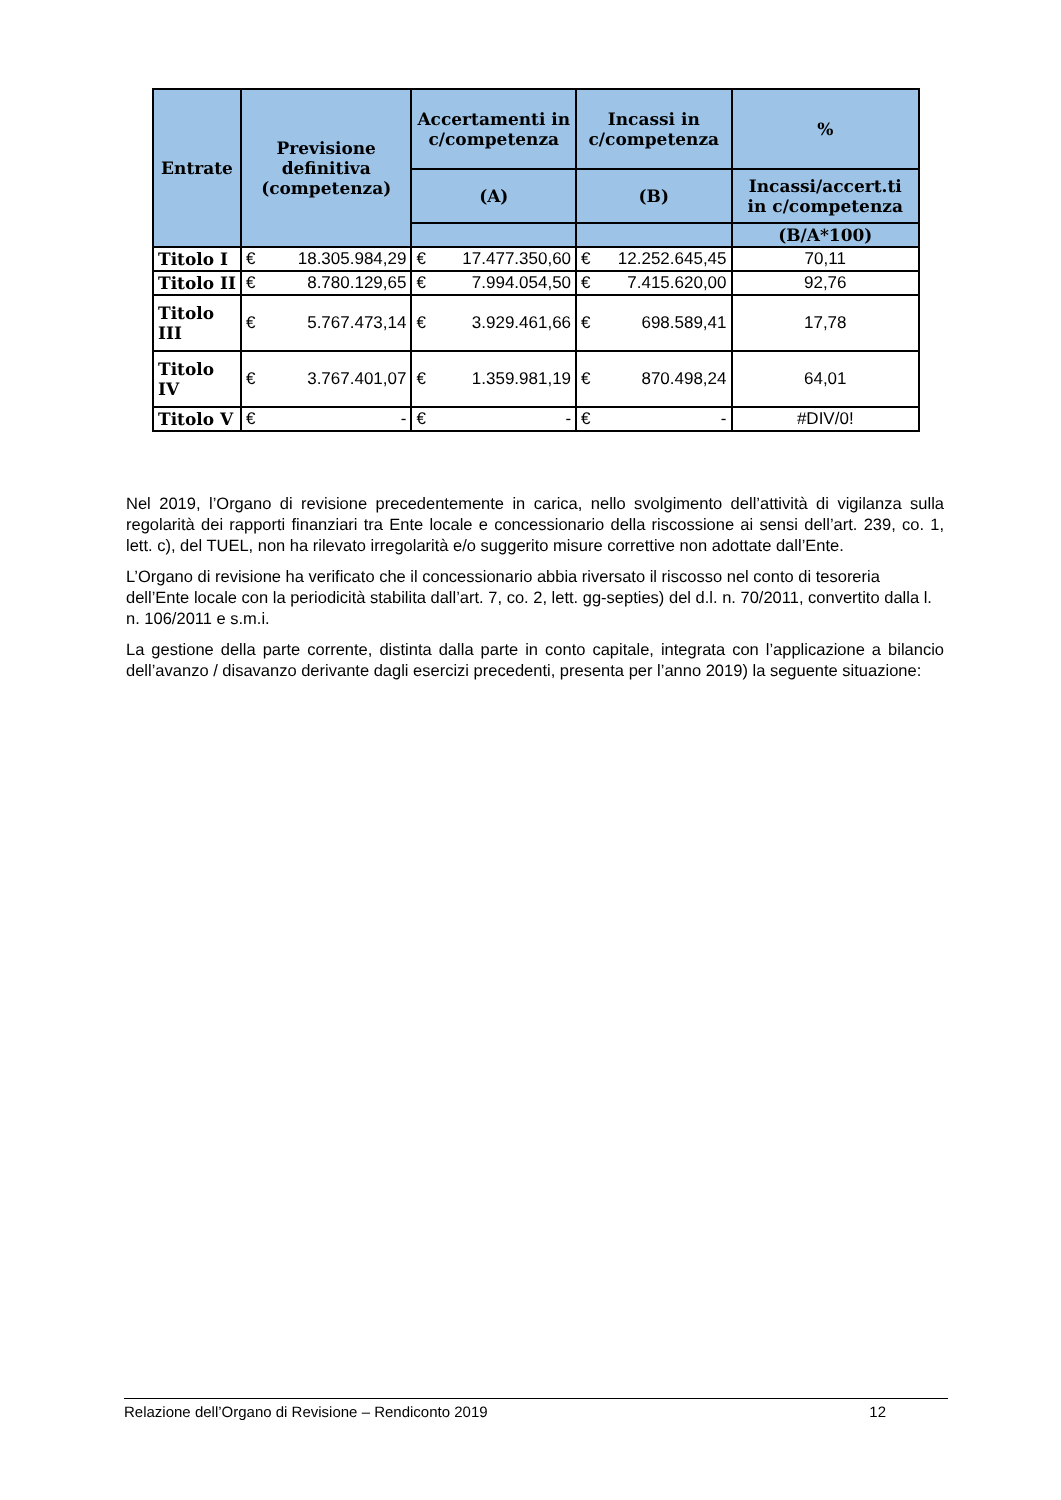| Entrate | Previsione definitiva (competenza) | Accertamenti in c/competenza | Incassi in c/competenza | % |
| --- | --- | --- | --- | --- |
| | | (A) | (B) | Incassi/accert.ti in c/competenza |
| | | | | (B/A*100) |
| Titolo I | € 18.305.984,29 | € 17.477.350,60 | € 12.252.645,45 | 70,11 |
| Titolo II | € 8.780.129,65 | € 7.994.054,50 | € 7.415.620,00 | 92,76 |
| Titolo III | € 5.767.473,14 | € 3.929.461,66 | € 698.589,41 | 17,78 |
| Titolo IV | € 3.767.401,07 | € 1.359.981,19 | € 870.498,24 | 64,01 |
| Titolo V | € - | € - | € - | #DIV/0! |
Nel 2019, l’Organo di revisione precedentemente in carica, nello svolgimento dell’attività di vigilanza sulla regolarità dei rapporti finanziari tra Ente locale e concessionario della riscossione ai sensi dell’art. 239, co. 1, lett. c), del TUEL, non ha rilevato irregolarità e/o suggerito misure correttive non adottate dall’Ente.
L’Organo di revisione ha verificato che il concessionario abbia riversato il riscosso nel conto di tesoreria dell’Ente locale con la periodicità stabilita dall’art. 7, co. 2, lett. gg-septies) del d.l. n. 70/2011, convertito dalla l. n. 106/2011 e s.m.i.
La gestione della parte corrente, distinta dalla parte in conto capitale, integrata con l’applicazione a bilancio dell’avanzo / disavanzo derivante dagli esercizi precedenti, presenta per l’anno 2019) la seguente situazione:
Relazione dell’Organo di Revisione – Rendiconto 2019 12